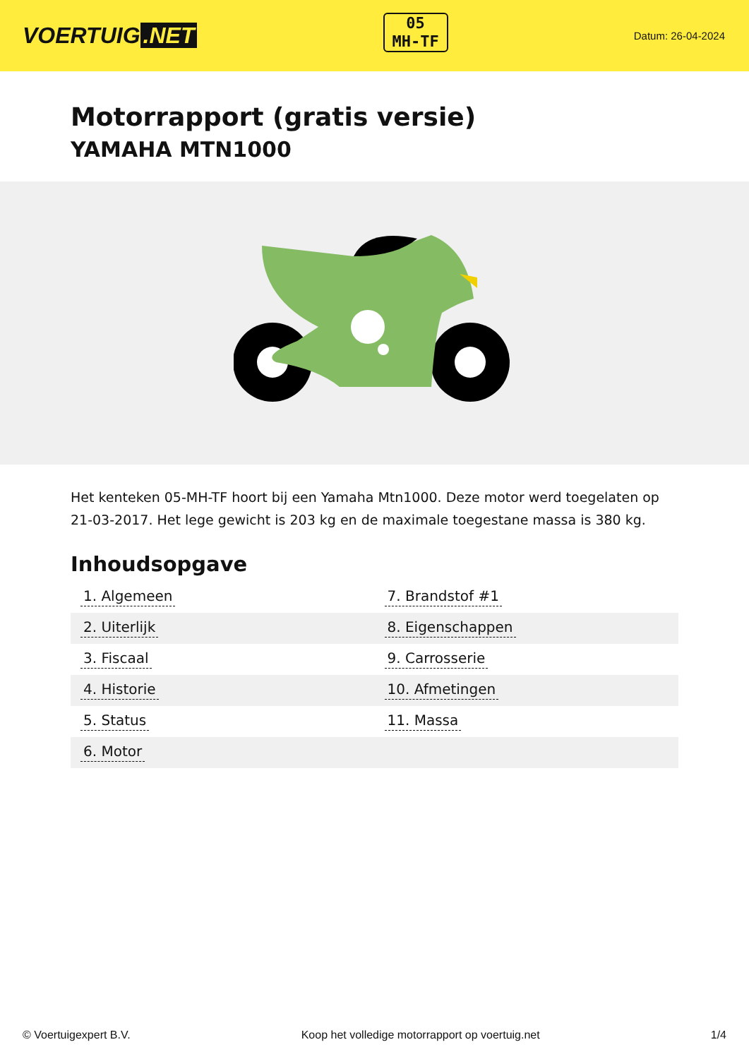VOERTUIG.NET
05
MH-TF
Datum: 26-04-2024
Motorrapport (gratis versie)
YAMAHA MTN1000
Het kenteken 05-MH-TF hoort bij een Yamaha Mtn1000. Deze motor werd toegelaten op 21-03-2017. Het lege gewicht is 203 kg en de maximale toegestane massa is 380 kg.
Inhoudsopgave
| 1. Algemeen | 7. Brandstof #1 |
| 2. Uiterlijk | 8. Eigenschappen |
| 3. Fiscaal | 9. Carrosserie |
| 4. Historie | 10. Afmetingen |
| 5. Status | 11. Massa |
| 6. Motor | |
© Voertuigexpert B.V. Koop het volledige motorrapport op voertuig.net 1/4